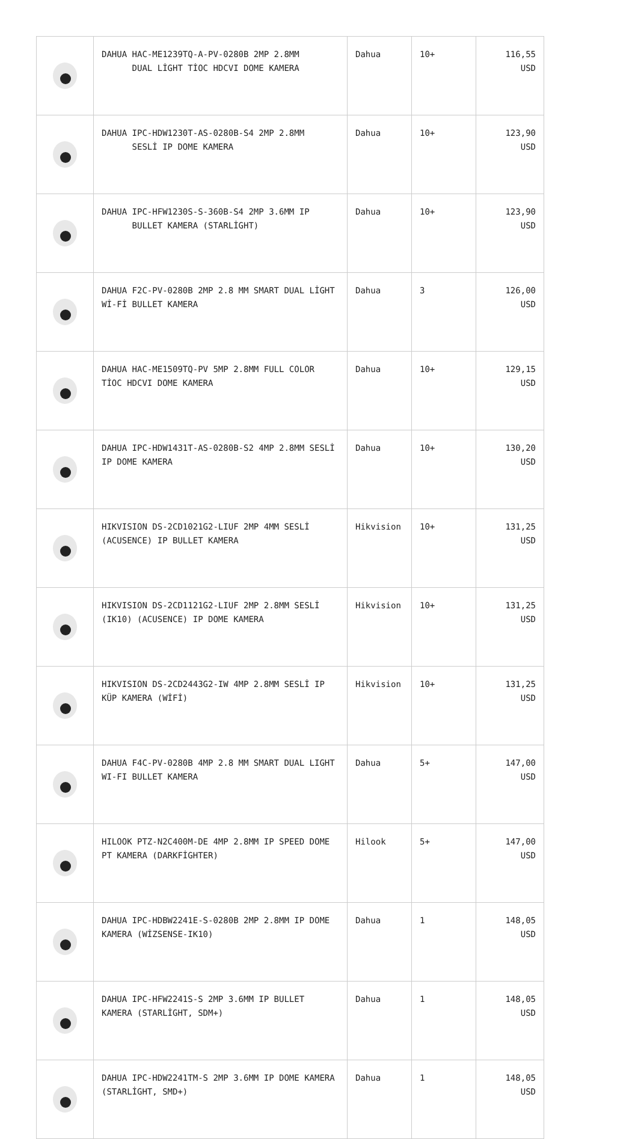| | DAHUA HAC-ME1239TQ-A-PV-0280B 2MP 2.8MM DUAL LİGHT TİOC HDCVI DOME KAMERA | Dahua | 10+ | 116,55 USD |
| | DAHUA IPC-HDW1230T-AS-0280B-S4 2MP 2.8MM SESLİ IP DOME KAMERA | Dahua | 10+ | 123,90 USD |
| | DAHUA IPC-HFW1230S-S-360B-S4 2MP 3.6MM IP BULLET KAMERA (STARLİGHT) | Dahua | 10+ | 123,90 USD |
| | DAHUA F2C-PV-0280B 2MP 2.8 MM SMART DUAL LİGHT Wİ-Fİ BULLET KAMERA | Dahua | 3 | 126,00 USD |
| | DAHUA HAC-ME1509TQ-PV 5MP 2.8MM FULL COLOR TİOC HDCVI DOME KAMERA | Dahua | 10+ | 129,15 USD |
| | DAHUA IPC-HDW1431T-AS-0280B-S2 4MP 2.8MM SESLİ IP DOME KAMERA | Dahua | 10+ | 130,20 USD |
| | HIKVISION DS-2CD1021G2-LIUF 2MP 4MM SESLİ (ACUSENCE) IP BULLET KAMERA | Hikvision | 10+ | 131,25 USD |
| | HIKVISION DS-2CD1121G2-LIUF 2MP 2.8MM SESLİ (IK10) (ACUSENCE) IP DOME KAMERA | Hikvision | 10+ | 131,25 USD |
| | HIKVISION DS-2CD2443G2-IW 4MP 2.8MM SESLİ IP KÜP KAMERA (WİFİ) | Hikvision | 10+ | 131,25 USD |
| | DAHUA F4C-PV-0280B 4MP 2.8 MM SMART DUAL LIGHT WI-FI BULLET KAMERA | Dahua | 5+ | 147,00 USD |
| | HILOOK PTZ-N2C400M-DE 4MP 2.8MM IP SPEED DOME PT KAMERA (DARKFİGHTER) | Hilook | 5+ | 147,00 USD |
| | DAHUA IPC-HDBW2241E-S-0280B 2MP 2.8MM IP DOME KAMERA (WİZSENSE-IK10) | Dahua | 1 | 148,05 USD |
| | DAHUA IPC-HFW2241S-S 2MP 3.6MM IP BULLET KAMERA (STARLİGHT, SDM+) | Dahua | 1 | 148,05 USD |
| | DAHUA IPC-HDW2241TM-S 2MP 3.6MM IP DOME KAMERA (STARLİGHT, SMD+) | Dahua | 1 | 148,05 USD |